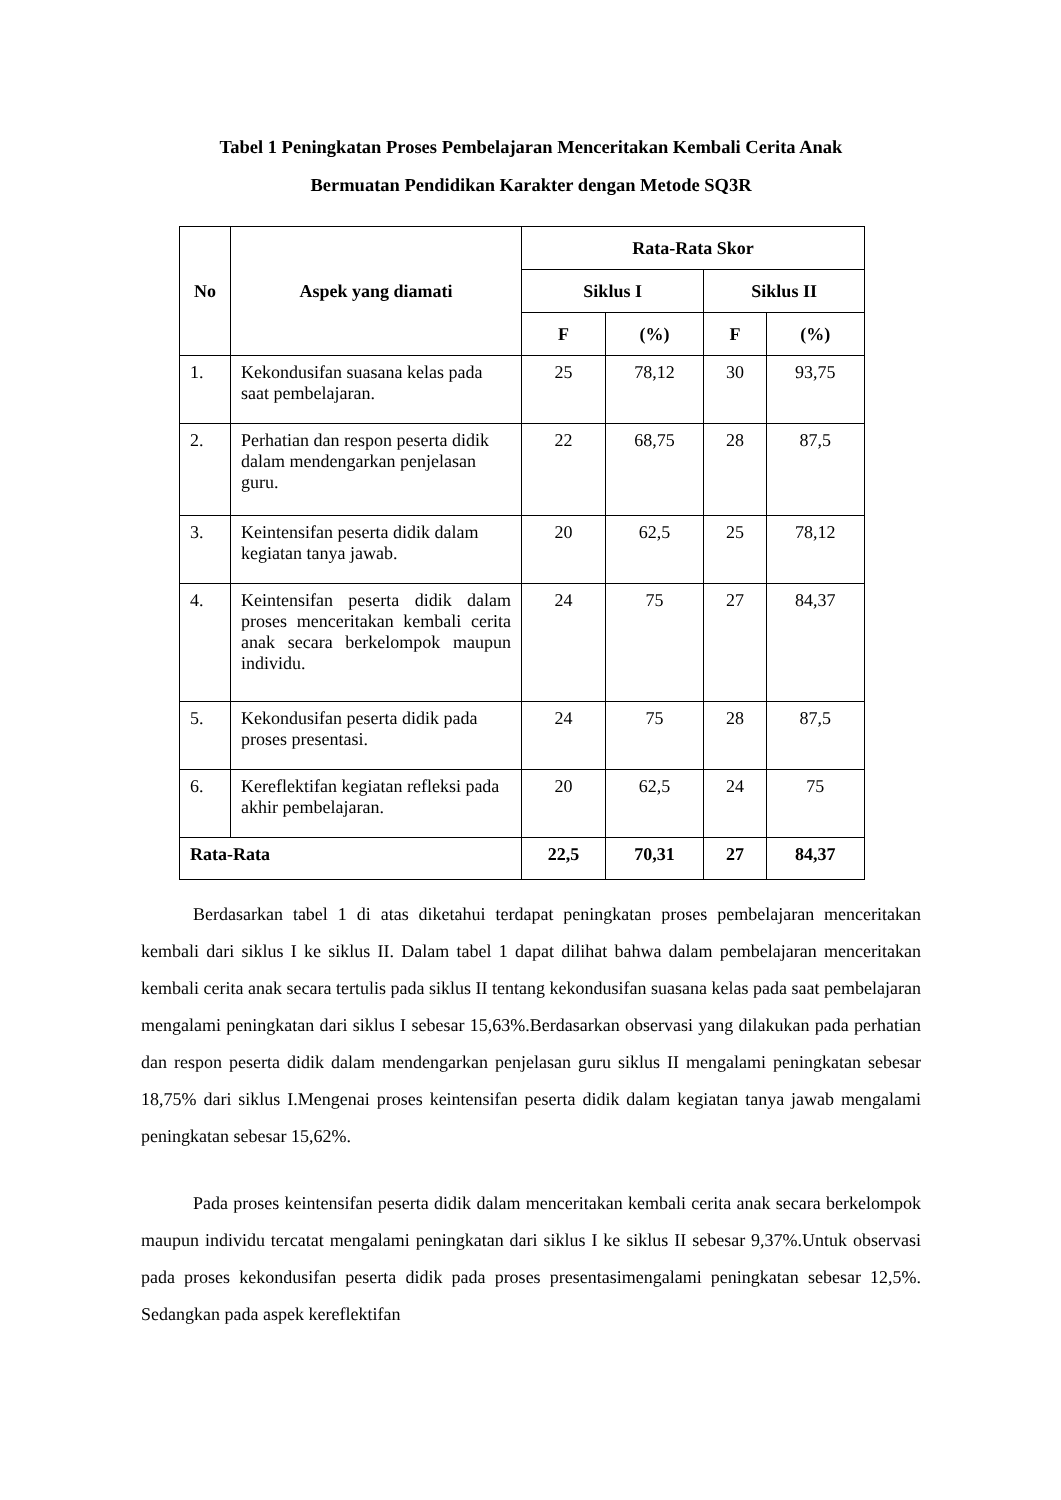Tabel 1 Peningkatan Proses Pembelajaran Menceritakan Kembali Cerita Anak
Bermuatan Pendidikan Karakter dengan Metode SQ3R
| No | Aspek yang diamati | Rata-Rata Skor | | | |
| --- | --- | --- | --- | --- | --- |
| | | Siklus I | | Siklus II | |
| | | F | (%) | F | (%) |
| 1. | Kekondusifan suasana kelas pada saat pembelajaran. | 25 | 78,12 | 30 | 93,75 |
| 2. | Perhatian dan respon peserta didik dalam mendengarkan penjelasan guru. | 22 | 68,75 | 28 | 87,5 |
| 3. | Keintensifan peserta didik dalam kegiatan tanya jawab. | 20 | 62,5 | 25 | 78,12 |
| 4. | Keintensifan peserta didik dalam proses menceritakan kembali cerita anak secara berkelompok maupun individu. | 24 | 75 | 27 | 84,37 |
| 5. | Kekondusifan peserta didik pada proses presentasi. | 24 | 75 | 28 | 87,5 |
| 6. | Kereflektifan kegiatan refleksi pada akhir pembelajaran. | 20 | 62,5 | 24 | 75 |
| Rata-Rata | | 22,5 | 70,31 | 27 | 84,37 |
Berdasarkan tabel 1 di atas diketahui terdapat peningkatan proses pembelajaran menceritakan kembali dari siklus I ke siklus II. Dalam tabel 1 dapat dilihat bahwa dalam pembelajaran menceritakan kembali cerita anak secara tertulis pada siklus II tentang kekondusifan suasana kelas pada saat pembelajaran mengalami peningkatan dari siklus I sebesar 15,63%.Berdasarkan observasi yang dilakukan pada perhatian dan respon peserta didik dalam mendengarkan penjelasan guru siklus II mengalami peningkatan sebesar 18,75% dari siklus I.Mengenai proses keintensifan peserta didik dalam kegiatan tanya jawab mengalami peningkatan sebesar 15,62%.
Pada proses keintensifan peserta didik dalam menceritakan kembali cerita anak secara berkelompok maupun individu tercatat mengalami peningkatan dari siklus I ke siklus II sebesar 9,37%.Untuk observasi pada proses kekondusifan peserta didik pada proses presentasimengalami peningkatan sebesar 12,5%. Sedangkan pada aspek kereflektifan